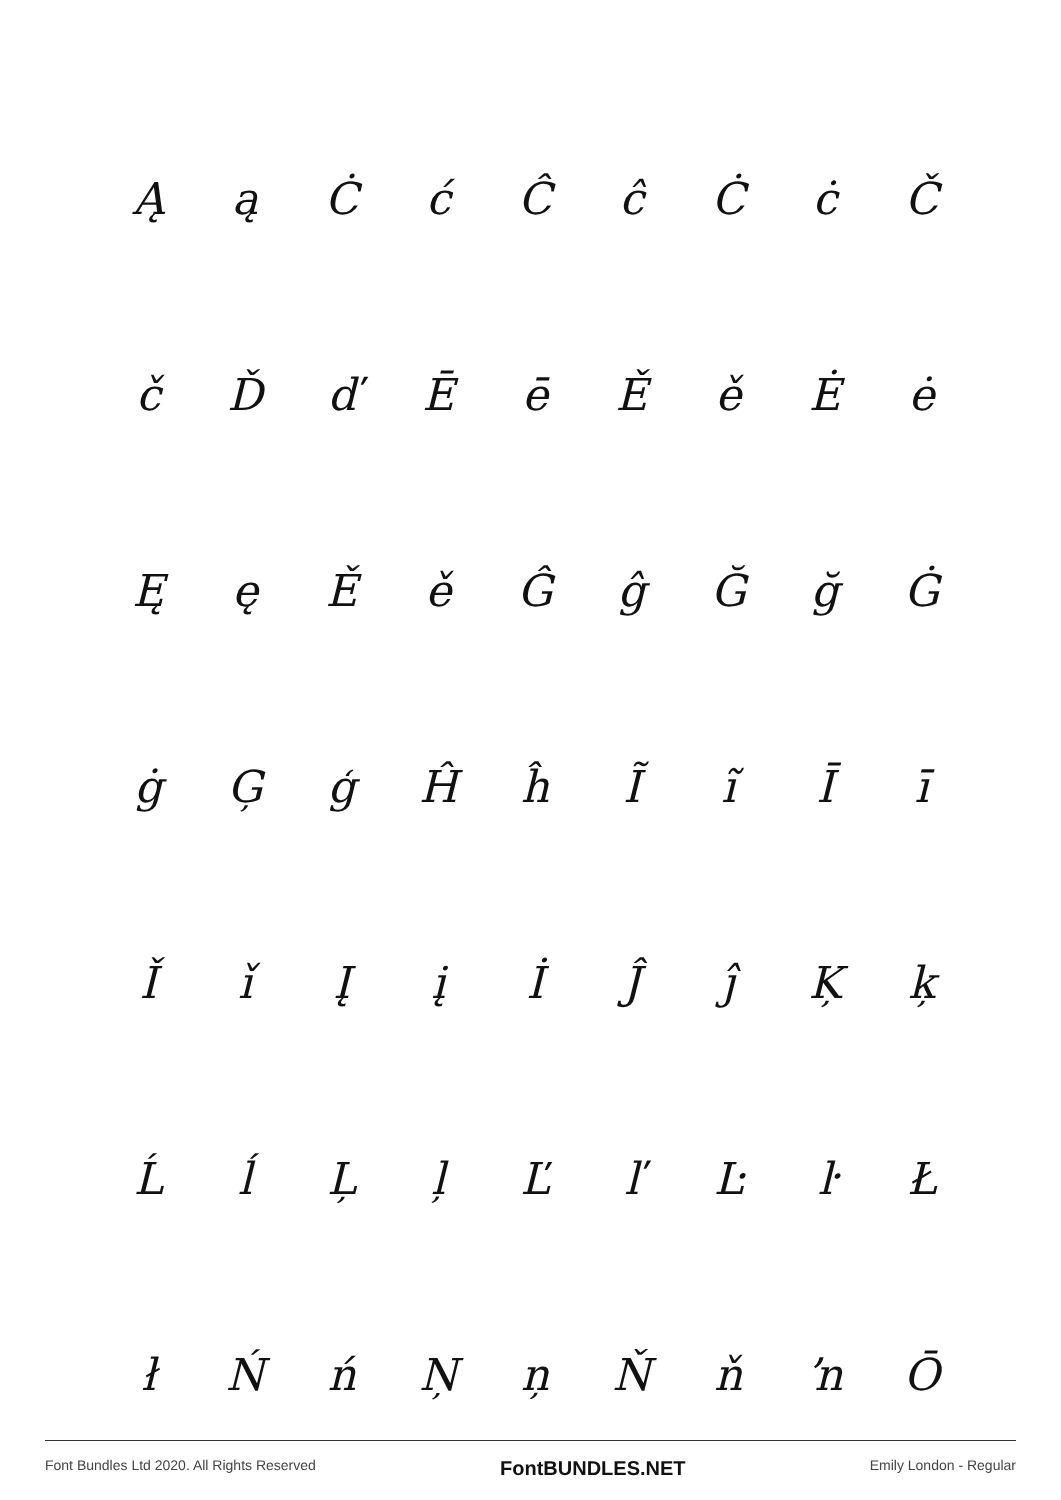| Ą | ą | Ċ | ć | Ĉ | ĉ | Ċ | ċ | Č |
| č | Ď | ď | Ē | ē | Ě | ě | Ė | ė |
| Ę | ę | Ě | ě | Ĝ | ĝ | Ğ | ğ | Ġ |
| ġ | Ģ | ģ | Ĥ | ĥ | Ĩ | ĩ | Ī | ī |
| Ǐ | ǐ | Į | į | İ | Ĵ | ĵ | Ķ | ķ |
| Ĺ | ĺ | Ļ | ļ | Ľ | ľ | Ŀ | ŀ | Ł |
| ł | Ń | ń | Ņ | ņ | Ň | ň | ŉ | Ō |
Font Bundles Ltd 2020. All Rights Reserved FontBUNDLES.NET Emily London - Regular